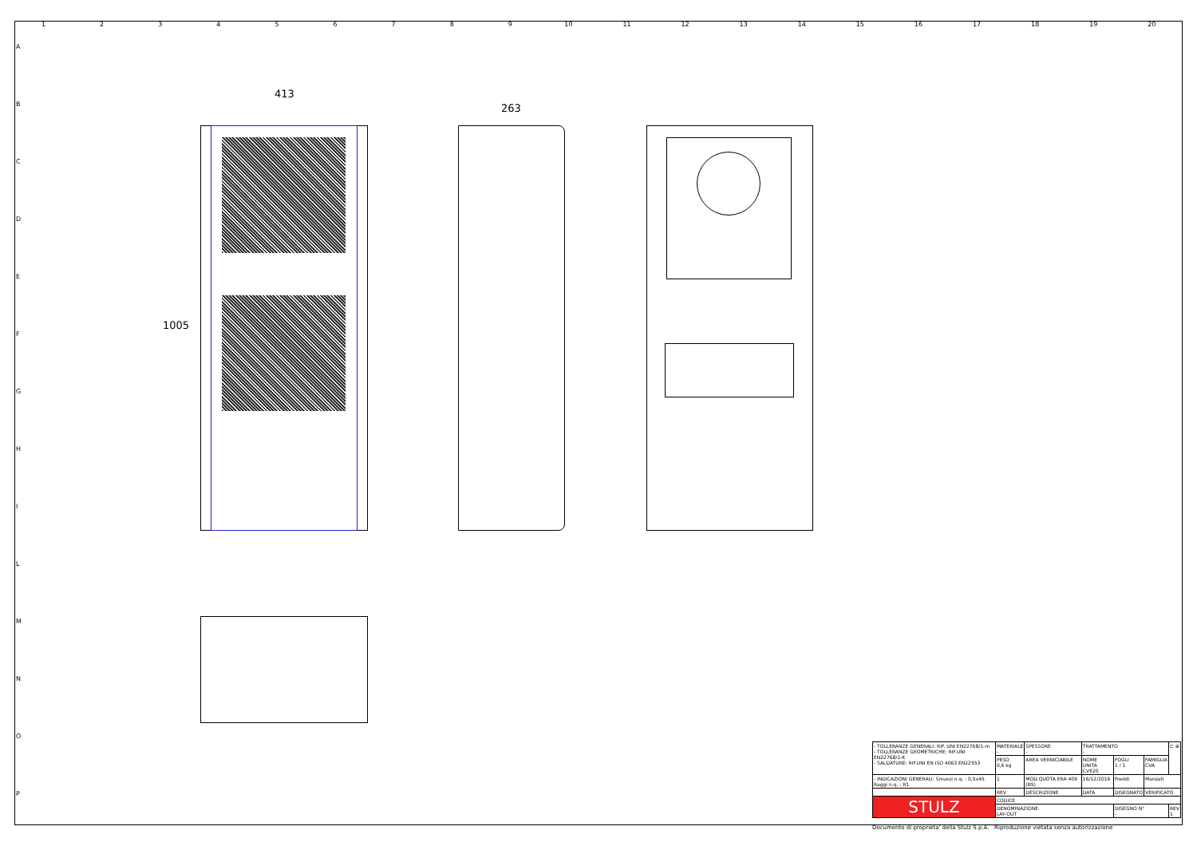123456789 10 11 12 13 14 15 16 17 18 19 20
ABCDEFGHILMNOP
413
263
1005
| - TOLLERANZE GENERALI: RIF. UNI EN22768/1-m - TOLLERANZE GEOMETRICHE: RIF.UNI EN22768/2-K - SALDATURE: RIF.UNI EN ISO 4063 EN22553 | MATERIALE - | | SPESSORE - | TRATTAMENTO - | | | ⊏ ⊕ |
| | PESO 0,6 kg | | AREA VERNICIABILE | NOME UNITA CVE20 | FOGLI 1 / 1 | FAMIGLIA CVA | |
| - INDICAZIONI GENERALI: Smussi n.q. : 0,5x45 Raggi n.q. : R1 | 1 | MOD.QUOTA ERA 409 (B5) | | 16/12/2016 | Freddi | Manzati | |
| | REV | DESCRIZIONE | | DATA | DISEGNATO | VERIFICATO | |
| STULZ | CODICE | | | | | | |
| | DENOMINAZIONE LAY-OUT | | | | DISEGNO N° - | | REV 1 |
Documento di proprieta' della Stulz S.p.A. Riproduzione vietata senza autorizzazione